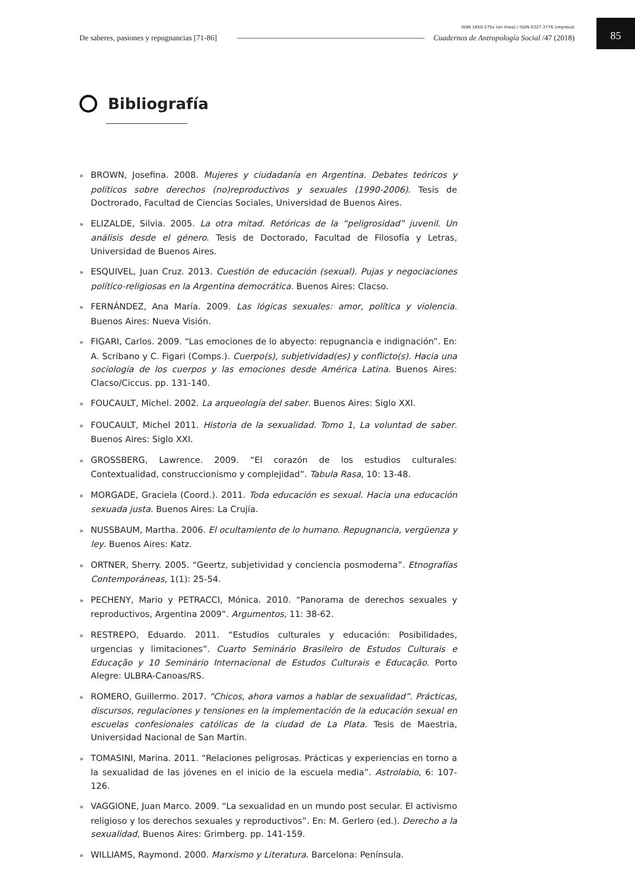ISSN 1850-275x (en línea) / ISSN 0327-3776 (impresa)
De saberes, pasiones y repugnancias [71-86]
Cuadernos de Antropología Social /47 (2018)
85
Bibliografía
» BROWN, Josefina. 2008. Mujeres y ciudadanía en Argentina. Debates teóricos y políticos sobre derechos (no)reproductivos y sexuales (1990-2006). Tesis de Doctrorado, Facultad de Ciencias Sociales, Universidad de Buenos Aires.
» ELIZALDE, Silvia. 2005. La otra mitad. Retóricas de la “peligrosidad” juvenil. Un análisis desde el género. Tesis de Doctorado, Facultad de Filosofía y Letras, Universidad de Buenos Aires.
» ESQUIVEL, Juan Cruz. 2013. Cuestión de educación (sexual). Pujas y negociaciones político-religiosas en la Argentina democrática. Buenos Aires: Clacso.
» FERNÁNDEZ, Ana María. 2009. Las lógicas sexuales: amor, política y violencia. Buenos Aires: Nueva Visión.
» FIGARI, Carlos. 2009. “Las emociones de lo abyecto: repugnancia e indignación”. En: A. Scribano y C. Figari (Comps.). Cuerpo(s), subjetividad(es) y conflicto(s). Hacia una sociología de los cuerpos y las emociones desde América Latina. Buenos Aires: Clacso/Ciccus. pp. 131-140.
» FOUCAULT, Michel. 2002. La arqueología del saber. Buenos Aires: Siglo XXI.
» FOUCAULT, Michel 2011. Historia de la sexualidad. Tomo 1, La voluntad de saber. Buenos Aires: Siglo XXI.
» GROSSBERG, Lawrence. 2009. “El corazón de los estudios culturales: Contextualidad, construccionismo y complejidad”. Tabula Rasa, 10: 13-48.
» MORGADE, Graciela (Coord.). 2011. Toda educación es sexual. Hacia una educación sexuada justa. Buenos Aires: La Crujía.
» NUSSBAUM, Martha. 2006. El ocultamiento de lo humano. Repugnancia, vergüenza y ley. Buenos Aires: Katz.
» ORTNER, Sherry. 2005. “Geertz, subjetividad y conciencia posmoderna”. Etnografías Contemporáneas, 1(1): 25-54.
» PECHENY, Mario y PETRACCI, Mónica. 2010. “Panorama de derechos sexuales y reproductivos, Argentina 2009”. Argumentos, 11: 38-62.
» RESTREPO, Eduardo. 2011. “Estudios culturales y educación: Posibilidades, urgencias y limitaciones”. Cuarto Seminário Brasileiro de Estudos Culturais e Educação y 10 Seminário Internacional de Estudos Culturais e Educação. Porto Alegre: ULBRA-Canoas/RS.
» ROMERO, Guillermo. 2017. “Chicos, ahora vamos a hablar de sexualidad”. Prácticas, discursos, regulaciones y tensiones en la implementación de la educación sexual en escuelas confesionales católicas de la ciudad de La Plata. Tesis de Maestria, Universidad Nacional de San Martín.
» TOMASINI, Marina. 2011. “Relaciones peligrosas. Prácticas y experiencias en torno a la sexualidad de las jóvenes en el inicio de la escuela media”. Astrolabio, 6: 107-126.
» VAGGIONE, Juan Marco. 2009. “La sexualidad en un mundo post secular. El activismo religioso y los derechos sexuales y reproductivos”. En: M. Gerlero (ed.). Derecho a la sexualidad, Buenos Aires: Grimberg. pp. 141-159.
» WILLIAMS, Raymond. 2000. Marxismo y Literatura. Barcelona: Península.